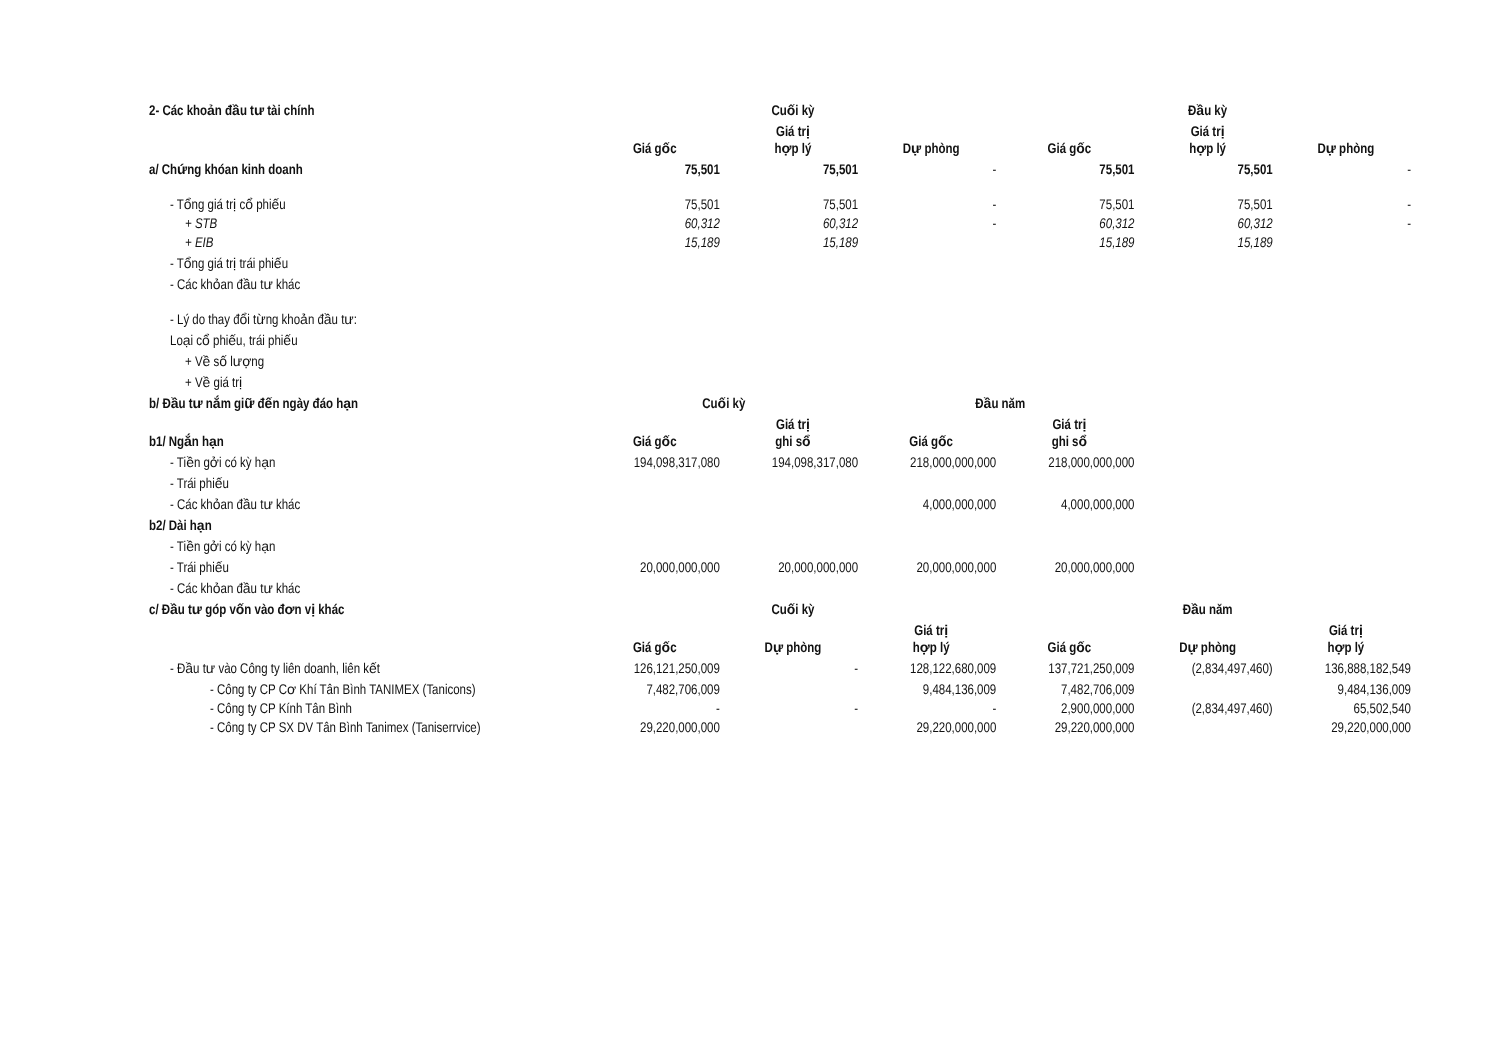| 2- Các khoản đầu tư tài chính | | Cuối kỳ | | | Đầu kỳ | |
| | Giá gốc | Giá trị hợp lý | Dự phòng | Giá gốc | Giá trị hợp lý | Dự phòng |
| a/ Chứng khóan kinh doanh | 75,501 | 75,501 | - | 75,501 | 75,501 | - |
| - Tổng giá trị cổ phiếu | 75,501 | 75,501 | - | 75,501 | 75,501 | - |
| + STB | 60,312 | 60,312 | - | 60,312 | 60,312 | - |
| + EIB | 15,189 | 15,189 | | 15,189 | 15,189 | |
| - Tổng giá trị trái phiếu | | | | | | |
| - Các khỏan đầu tư khác | | | | | | |
| - Lý do thay đổi từng khoản đầu tư: | | | | | | |
| Loại cổ phiếu, trái phiếu | | | | | | |
| + Về số lượng | | | | | | |
| + Về giá trị | | | | | | |
| b/ Đầu tư nắm giữ đến ngày đáo hạn | Cuối kỳ | | Đầu năm | | | |
| b1/ Ngắn hạn | Giá gốc | Giá trị ghi sổ | Giá gốc | Giá trị ghi sổ | | |
| - Tiền gởi có kỳ hạn | 194,098,317,080 | 194,098,317,080 | 218,000,000,000 | 218,000,000,000 | | |
| - Trái phiếu | | | | | | |
| - Các khỏan đầu tư khác | | | 4,000,000,000 | 4,000,000,000 | | |
| b2/ Dài hạn | | | | | | |
| - Tiền gởi có kỳ hạn | | | | | | |
| - Trái phiếu | 20,000,000,000 | 20,000,000,000 | 20,000,000,000 | 20,000,000,000 | | |
| - Các khỏan đầu tư khác | | | | | | |
| c/ Đầu tư góp vốn vào đơn vị khác | | Cuối kỳ | | | Đầu năm | |
| | Giá gốc | Dự phòng | Giá trị hợp lý | Giá gốc | Dự phòng | Giá trị hợp lý |
| - Đầu tư vào Công ty liên doanh, liên kết | 126,121,250,009 | - | 128,122,680,009 | 137,721,250,009 | (2,834,497,460) | 136,888,182,549 |
| - Công ty CP Cơ Khí Tân Bình TANIMEX (Tanicons) | 7,482,706,009 | | 9,484,136,009 | 7,482,706,009 | | 9,484,136,009 |
| - Công ty CP Kính Tân Bình | - | - | - | 2,900,000,000 | (2,834,497,460) | 65,502,540 |
| - Công ty CP SX DV Tân Bình Tanimex (Taniserrvice) | 29,220,000,000 | | 29,220,000,000 | 29,220,000,000 | | 29,220,000,000 |